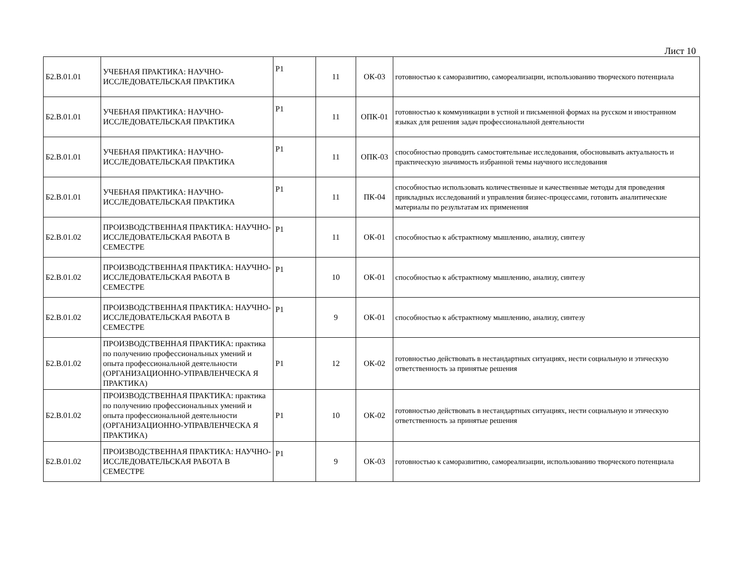Лист 10
| Б2.В.01.01 | УЧЕБНАЯ ПРАКТИКА: НАУЧНО-ИССЛЕДОВАТЕЛЬСКАЯ ПРАКТИКА | Р1 | 11 | ОК-03 | готовностью к саморазвитию, самореализации, использованию творческого потенциала |
| Б2.В.01.01 | УЧЕБНАЯ ПРАКТИКА: НАУЧНО-ИССЛЕДОВАТЕЛЬСКАЯ ПРАКТИКА | Р1 | 11 | ОПК-01 | готовностью к коммуникации в устной и письменной формах на русском и иностранном языках для решения задач профессиональной деятельности |
| Б2.В.01.01 | УЧЕБНАЯ ПРАКТИКА: НАУЧНО-ИССЛЕДОВАТЕЛЬСКАЯ ПРАКТИКА | Р1 | 11 | ОПК-03 | способностью проводить самостоятельные исследования, обосновывать актуальность и практическую значимость избранной темы научного исследования |
| Б2.В.01.01 | УЧЕБНАЯ ПРАКТИКА: НАУЧНО-ИССЛЕДОВАТЕЛЬСКАЯ ПРАКТИКА | Р1 | 11 | ПК-04 | способностью использовать количественные и качественные методы для проведения прикладных исследований и управления бизнес-процессами, готовить аналитические материалы по результатам их применения |
| Б2.В.01.02 | ПРОИЗВОДСТВЕННАЯ ПРАКТИКА: НАУЧНО-ИССЛЕДОВАТЕЛЬСКАЯ РАБОТА В СЕМЕСТРЕ | Р1 | 11 | ОК-01 | способностью к абстрактному мышлению, анализу, синтезу |
| Б2.В.01.02 | ПРОИЗВОДСТВЕННАЯ ПРАКТИКА: НАУЧНО-ИССЛЕДОВАТЕЛЬСКАЯ РАБОТА В СЕМЕСТРЕ | Р1 | 10 | ОК-01 | способностью к абстрактному мышлению, анализу, синтезу |
| Б2.В.01.02 | ПРОИЗВОДСТВЕННАЯ ПРАКТИКА: НАУЧНО-ИССЛЕДОВАТЕЛЬСКАЯ РАБОТА В СЕМЕСТРЕ | Р1 | 9 | ОК-01 | способностью к абстрактному мышлению, анализу, синтезу |
| Б2.В.01.02 | ПРОИЗВОДСТВЕННАЯ ПРАКТИКА: практика по получению профессиональных умений и опыта профессиональной деятельности (ОРГАНИЗАЦИОННО-УПРАВЛЕНЧЕСКА Я ПРАКТИКА) | Р1 | 12 | ОК-02 | готовностью действовать в нестандартных ситуациях, нести социальную и этическую ответственность за принятые решения |
| Б2.В.01.02 | ПРОИЗВОДСТВЕННАЯ ПРАКТИКА: практика по получению профессиональных умений и опыта профессиональной деятельности (ОРГАНИЗАЦИОННО-УПРАВЛЕНЧЕСКА Я ПРАКТИКА) | Р1 | 10 | ОК-02 | готовностью действовать в нестандартных ситуациях, нести социальную и этическую ответственность за принятые решения |
| Б2.В.01.02 | ПРОИЗВОДСТВЕННАЯ ПРАКТИКА: НАУЧНО-ИССЛЕДОВАТЕЛЬСКАЯ РАБОТА В СЕМЕСТРЕ | Р1 | 9 | ОК-03 | готовностью к саморазвитию, самореализации, использованию творческого потенциала |